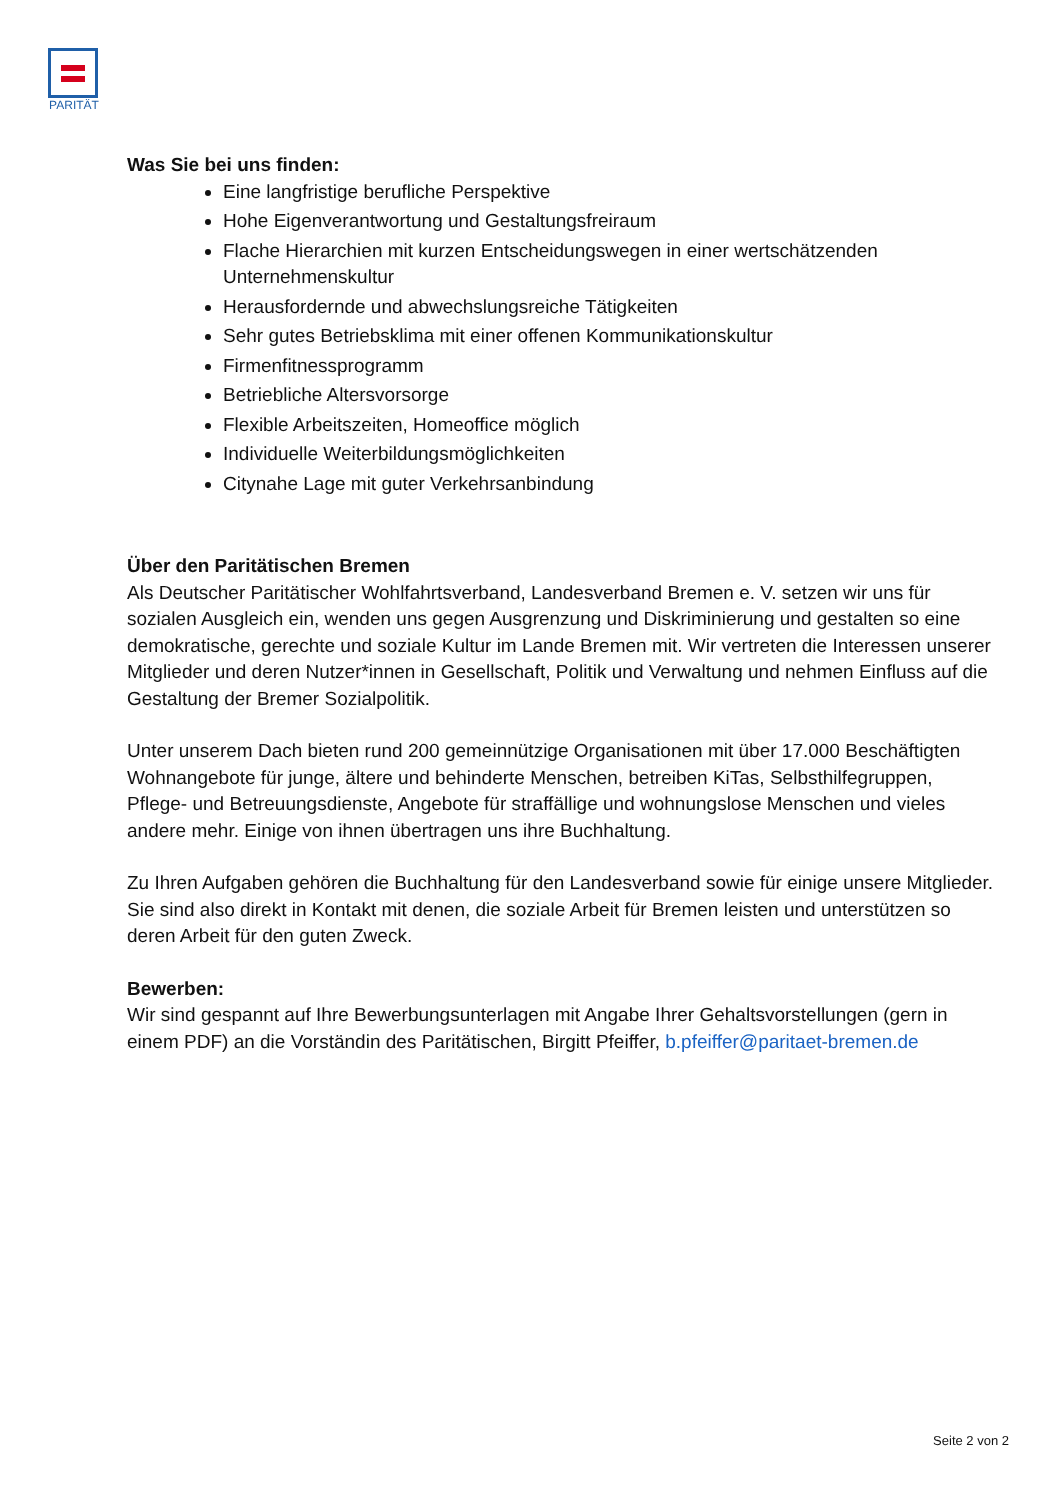PARITÄT
Was Sie bei uns finden:
Eine langfristige berufliche Perspektive
Hohe Eigenverantwortung und Gestaltungsfreiraum
Flache Hierarchien mit kurzen Entscheidungswegen in einer wertschätzenden Unternehmenskultur
Herausfordernde und abwechslungsreiche Tätigkeiten
Sehr gutes Betriebsklima mit einer offenen Kommunikationskultur
Firmenfitnessprogramm
Betriebliche Altersvorsorge
Flexible Arbeitszeiten, Homeoffice möglich
Individuelle Weiterbildungsmöglichkeiten
Citynahe Lage mit guter Verkehrsanbindung
Über den Paritätischen Bremen
Als Deutscher Paritätischer Wohlfahrtsverband, Landesverband Bremen e. V. setzen wir uns für sozialen Ausgleich ein, wenden uns gegen Ausgrenzung und Diskriminierung und gestalten so eine demokratische, gerechte und soziale Kultur im Lande Bremen mit. Wir vertreten die Interessen unserer Mitglieder und deren Nutzer*innen in Gesellschaft, Politik und Verwaltung und nehmen Einfluss auf die Gestaltung der Bremer Sozialpolitik.
Unter unserem Dach bieten rund 200 gemeinnützige Organisationen mit über 17.000 Beschäftigten Wohnangebote für junge, ältere und behinderte Menschen, betreiben KiTas, Selbsthilfegruppen, Pflege- und Betreuungsdienste, Angebote für straffällige und wohnungslose Menschen und vieles andere mehr. Einige von ihnen übertragen uns ihre Buchhaltung.
Zu Ihren Aufgaben gehören die Buchhaltung für den Landesverband sowie für einige unsere Mitglieder. Sie sind also direkt in Kontakt mit denen, die soziale Arbeit für Bremen leisten und unterstützen so deren Arbeit für den guten Zweck.
Bewerben:
Wir sind gespannt auf Ihre Bewerbungsunterlagen mit Angabe Ihrer Gehaltsvorstellungen (gern in einem PDF) an die Vorständin des Paritätischen, Birgitt Pfeiffer, b.pfeiffer@paritaet-bremen.de
Seite 2 von 2